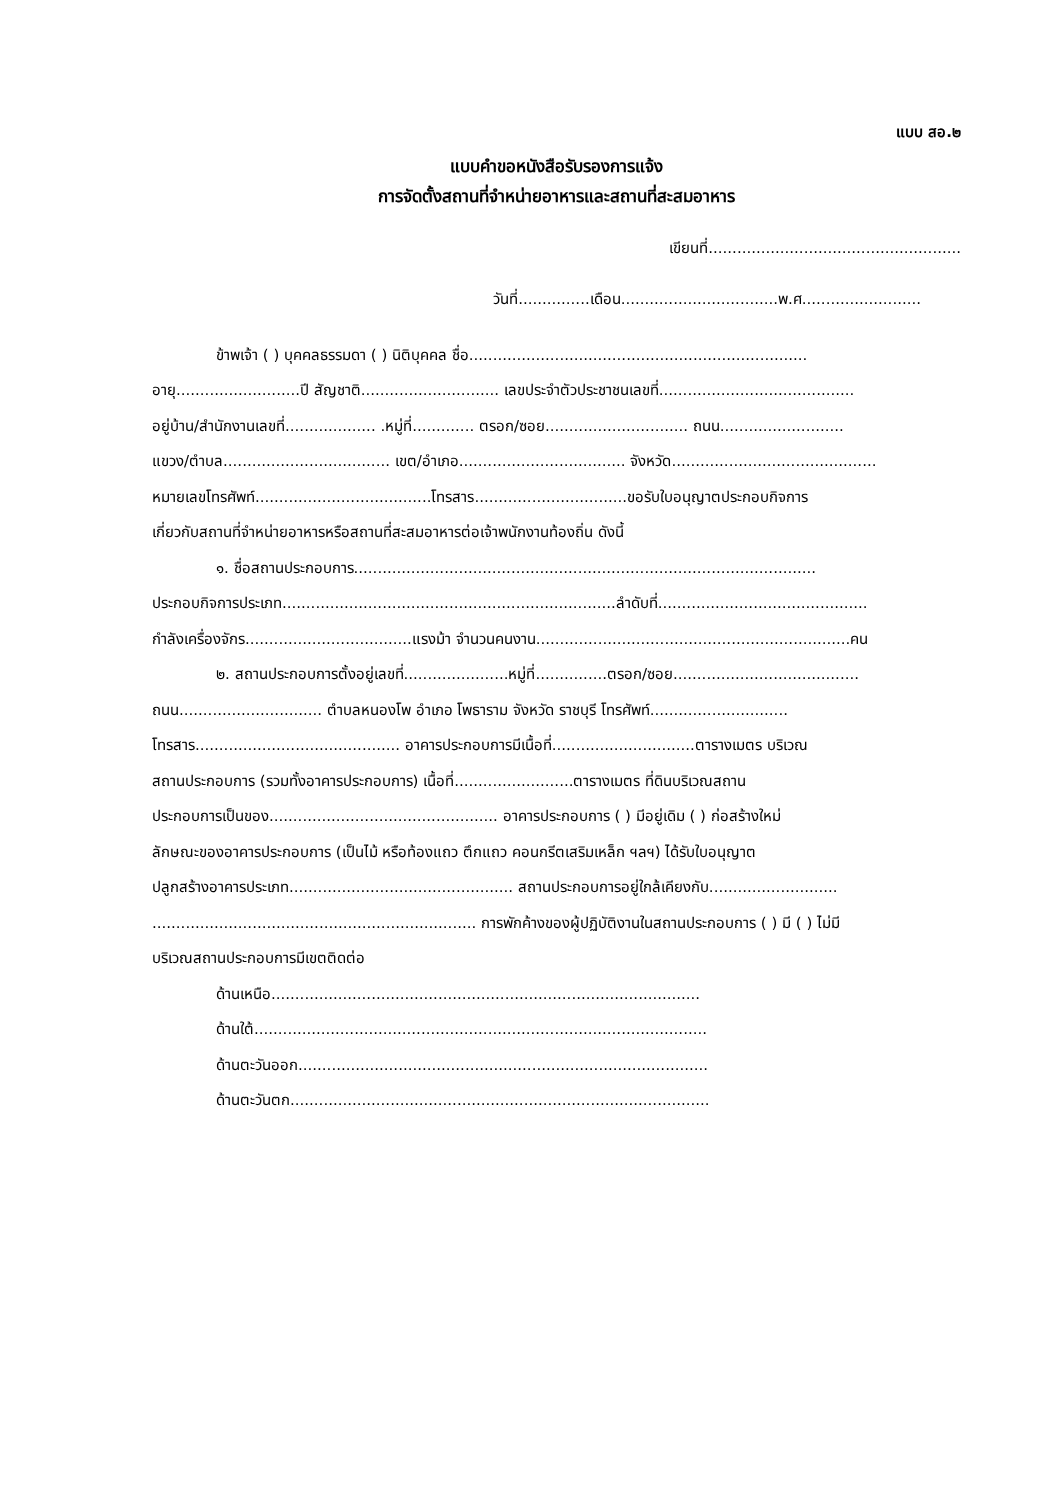แบบ สอ.๒
แบบคำขอหนังสือรับรองการแจ้ง
การจัดตั้งสถานที่จำหน่ายอาหารและสถานที่สะสมอาหาร
เขียนที่.....................................................
วันที่...............เดือน.................................พ.ศ.........................
ข้าพเจ้า ( ) บุคคลธรรมดา ( ) นิติบุคคล ชื่อ.......................................................................
อายุ..........................ปี สัญชาติ............................. เลขประจำตัวประชาชนเลขที่.........................................
อยู่บ้าน/สำนักงานเลขที่................... .หมู่ที่............. ตรอก/ซอย.............................. ถนน..........................
แขวง/ตำบล................................... เขต/อำเภอ................................... จังหวัด...........................................
หมายเลขโทรศัพท์.....................................โทรสาร................................ขอรับใบอนุญาตประกอบกิจการ
เกี่ยวกับสถานที่จำหน่ายอาหารหรือสถานที่สะสมอาหารต่อเจ้าพนักงานท้องถิ่น ดังนี้
๑. ชื่อสถานประกอบการ.................................................................................................
ประกอบกิจการประเภท......................................................................ลำดับที่............................................
กำลังเครื่องจักร...................................แรงม้า จำนวนคนงาน..................................................................คน
๒. สถานประกอบการตั้งอยู่เลขที่......................หมู่ที่...............ตรอก/ซอย.......................................
ถนน.............................. ตำบลหนองโพ อำเภอ โพธาราม จังหวัด ราชบุรี โทรศัพท์.............................
โทรสาร........................................... อาคารประกอบการมีเนื้อที่..............................ตารางเมตร บริเวณ
สถานประกอบการ (รวมทั้งอาคารประกอบการ) เนื้อที่.........................ตารางเมตร ที่ดินบริเวณสถาน
ประกอบการเป็นของ................................................ อาคารประกอบการ ( ) มีอยู่เดิม ( ) ก่อสร้างใหม่
ลักษณะของอาคารประกอบการ (เป็นไม้ หรือท้องแถว ตึกแถว คอนกรีตเสริมเหล็ก ฯลฯ) ได้รับใบอนุญาต
ปลูกสร้างอาคารประเภท............................................... สถานประกอบการอยู่ใกล้เคียงกับ...........................
.................................................................... การพักค้างของผู้ปฏิบัติงานในสถานประกอบการ ( ) มี ( ) ไม่มี
บริเวณสถานประกอบการมีเขตติดต่อ
ด้านเหนือ..........................................................................................
ด้านใต้...............................................................................................
ด้านตะวันออก......................................................................................
ด้านตะวันตก........................................................................................